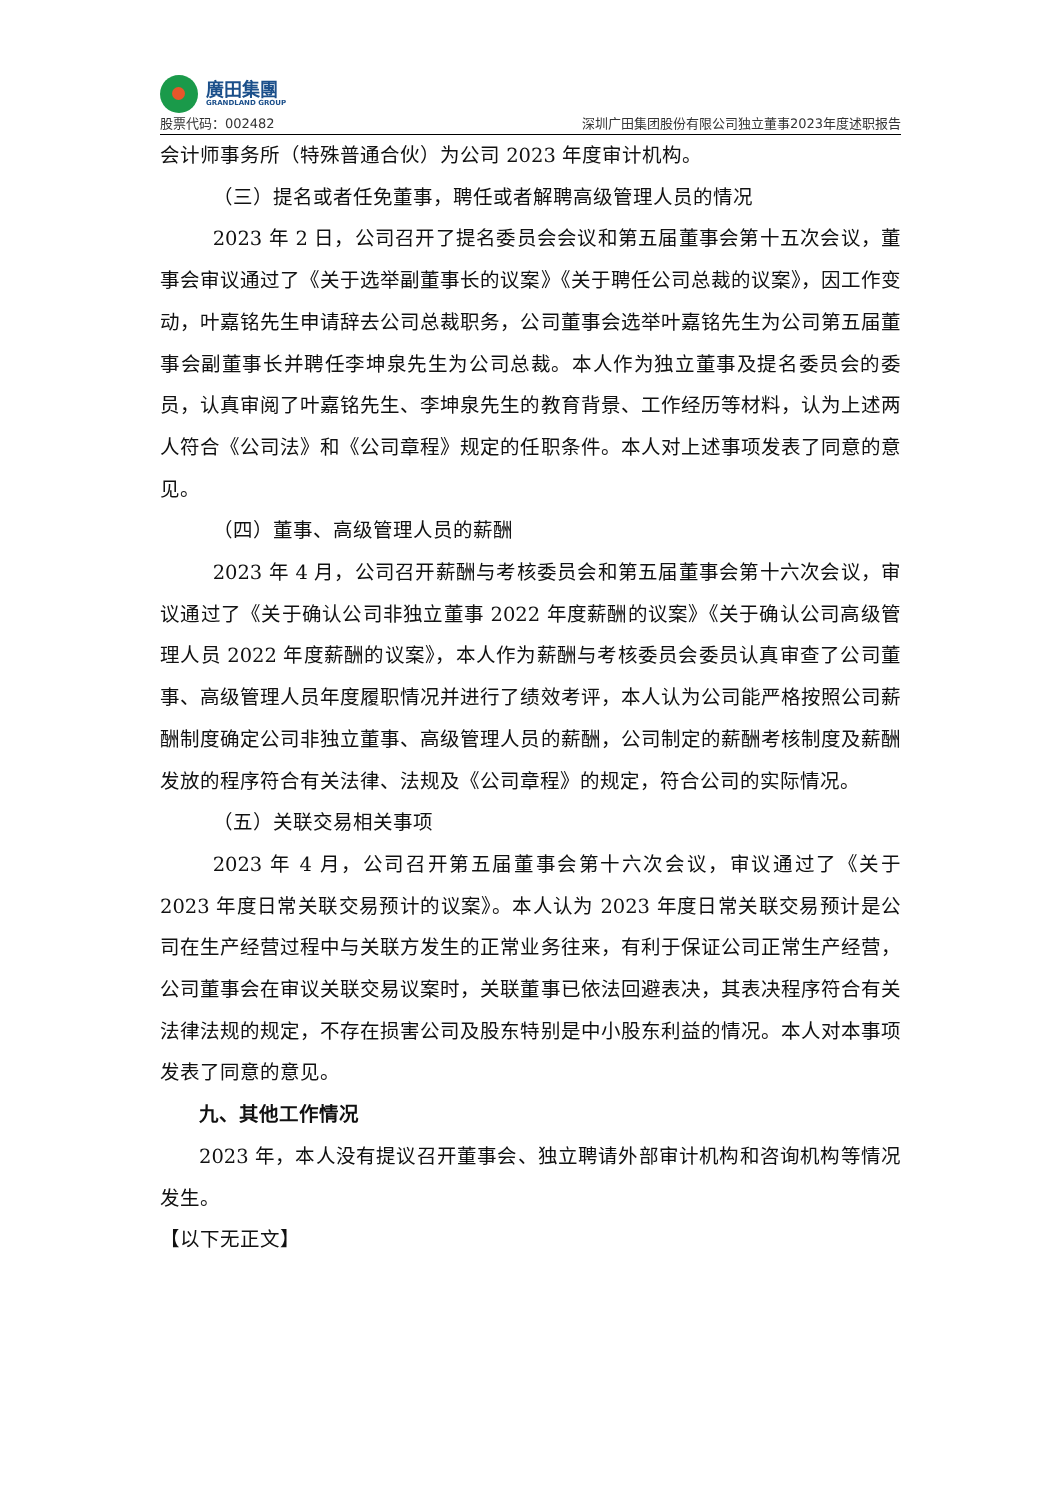廣田集團
GRANDLAND GROUP
股票代码：002482
深圳广田集团股份有限公司独立董事2023年度述职报告
会计师事务所（特殊普通合伙）为公司 2023 年度审计机构。
（三）提名或者任免董事，聘任或者解聘高级管理人员的情况
2023 年 2 日，公司召开了提名委员会会议和第五届董事会第十五次会议，董事会审议通过了《关于选举副董事长的议案》《关于聘任公司总裁的议案》，因工作变动，叶嘉铭先生申请辞去公司总裁职务，公司董事会选举叶嘉铭先生为公司第五届董事会副董事长并聘任李坤泉先生为公司总裁。本人作为独立董事及提名委员会的委员，认真审阅了叶嘉铭先生、李坤泉先生的教育背景、工作经历等材料，认为上述两人符合《公司法》和《公司章程》规定的任职条件。本人对上述事项发表了同意的意见。
（四）董事、高级管理人员的薪酬
2023 年 4 月，公司召开薪酬与考核委员会和第五届董事会第十六次会议，审议通过了《关于确认公司非独立董事 2022 年度薪酬的议案》《关于确认公司高级管理人员 2022 年度薪酬的议案》，本人作为薪酬与考核委员会委员认真审查了公司董事、高级管理人员年度履职情况并进行了绩效考评，本人认为公司能严格按照公司薪酬制度确定公司非独立董事、高级管理人员的薪酬，公司制定的薪酬考核制度及薪酬发放的程序符合有关法律、法规及《公司章程》的规定，符合公司的实际情况。
（五）关联交易相关事项
2023 年 4 月，公司召开第五届董事会第十六次会议，审议通过了《关于 2023 年度日常关联交易预计的议案》。本人认为 2023 年度日常关联交易预计是公司在生产经营过程中与关联方发生的正常业务往来，有利于保证公司正常生产经营，公司董事会在审议关联交易议案时，关联董事已依法回避表决，其表决程序符合有关法律法规的规定，不存在损害公司及股东特别是中小股东利益的情况。本人对本事项发表了同意的意见。
九、其他工作情况
2023 年，本人没有提议召开董事会、独立聘请外部审计机构和咨询机构等情况发生。
【以下无正文】